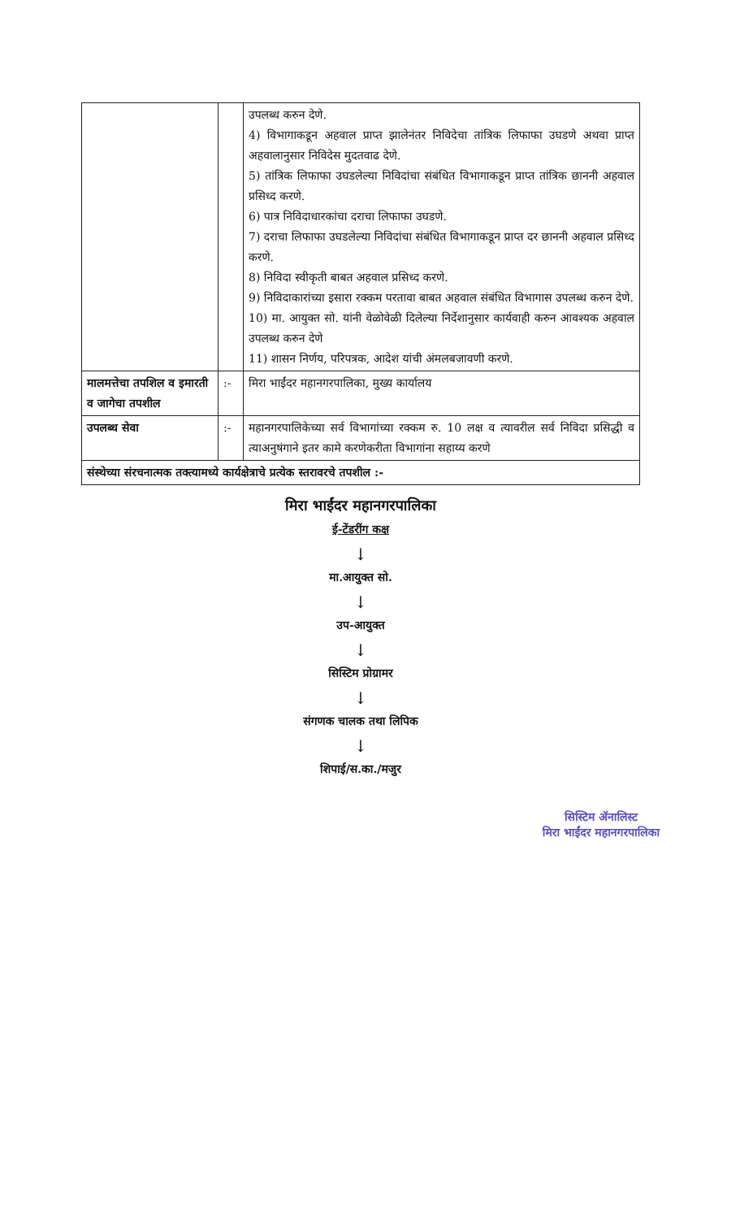| | | उपलब्ध करुन देणे. 4) विभागाकडून अहवाल प्राप्त झालेनंतर निविदेचा तांत्रिक लिफाफा उघडणे अथवा प्राप्त अहवालानुसार निविदेस मुदतवाढ देणे. 5) तांत्रिक लिफाफा उघडलेल्या निविदांचा संबंधित विभागाकडून प्राप्त तांत्रिक छाननी अहवाल प्रसिध्द करणे. 6) पात्र निविदाधारकांचा दराचा लिफाफा उघडणे. 7) दराचा लिफाफा उघडलेल्या निविदांचा संबंधित विभागाकडून प्राप्त दर छाननी अहवाल प्रसिध्द करणे. 8) निविदा स्वीकृती बाबत अहवाल प्रसिध्द करणे. 9) निविदाकारांच्या इसारा रक्कम परतावा बाबत अहवाल संबंधित विभागास उपलब्ध करुन देणे. 10) मा. आयुक्त सो. यांनी वेळोवेळी दिलेल्या निर्देशानुसार कार्यवाही करुन आवश्यक अहवाल उपलब्ध करुन देणे 11) शासन निर्णय, परिपत्रक, आदेश यांची अंमलबजावणी करणे. |
| मालमत्तेचा तपशिल व इमारती व जागेचा तपशील | :- | मिरा भाईंदर महानगरपालिका, मुख्य कार्यालय |
| उपलब्ध सेवा | :- | महानगरपालिकेच्या सर्व विभागांच्या रक्कम रु. 10 लक्ष व त्यावरील सर्व निविदा प्रसिद्धी व त्याअनुषंगाने इतर कामे करणेकरीता विभागांना सहाय्य करणे |
| संस्थेच्या संरचनात्मक तक्त्यामध्ये कार्यक्षेत्राचे प्रत्येक स्तरावरचे तपशील :- | | |
मिरा भाईंदर महानगरपालिका
ई-टेंडरींग कक्ष
↓
मा.आयुक्त सो.
↓
उप-आयुक्त
↓
सिस्टिम प्रोग्रामर
↓
संगणक चालक तथा लिपिक
↓
शिपाई/स.का./मजुर
सिस्टिम ॲनालिस्ट
मिरा भाईंदर महानगरपालिका